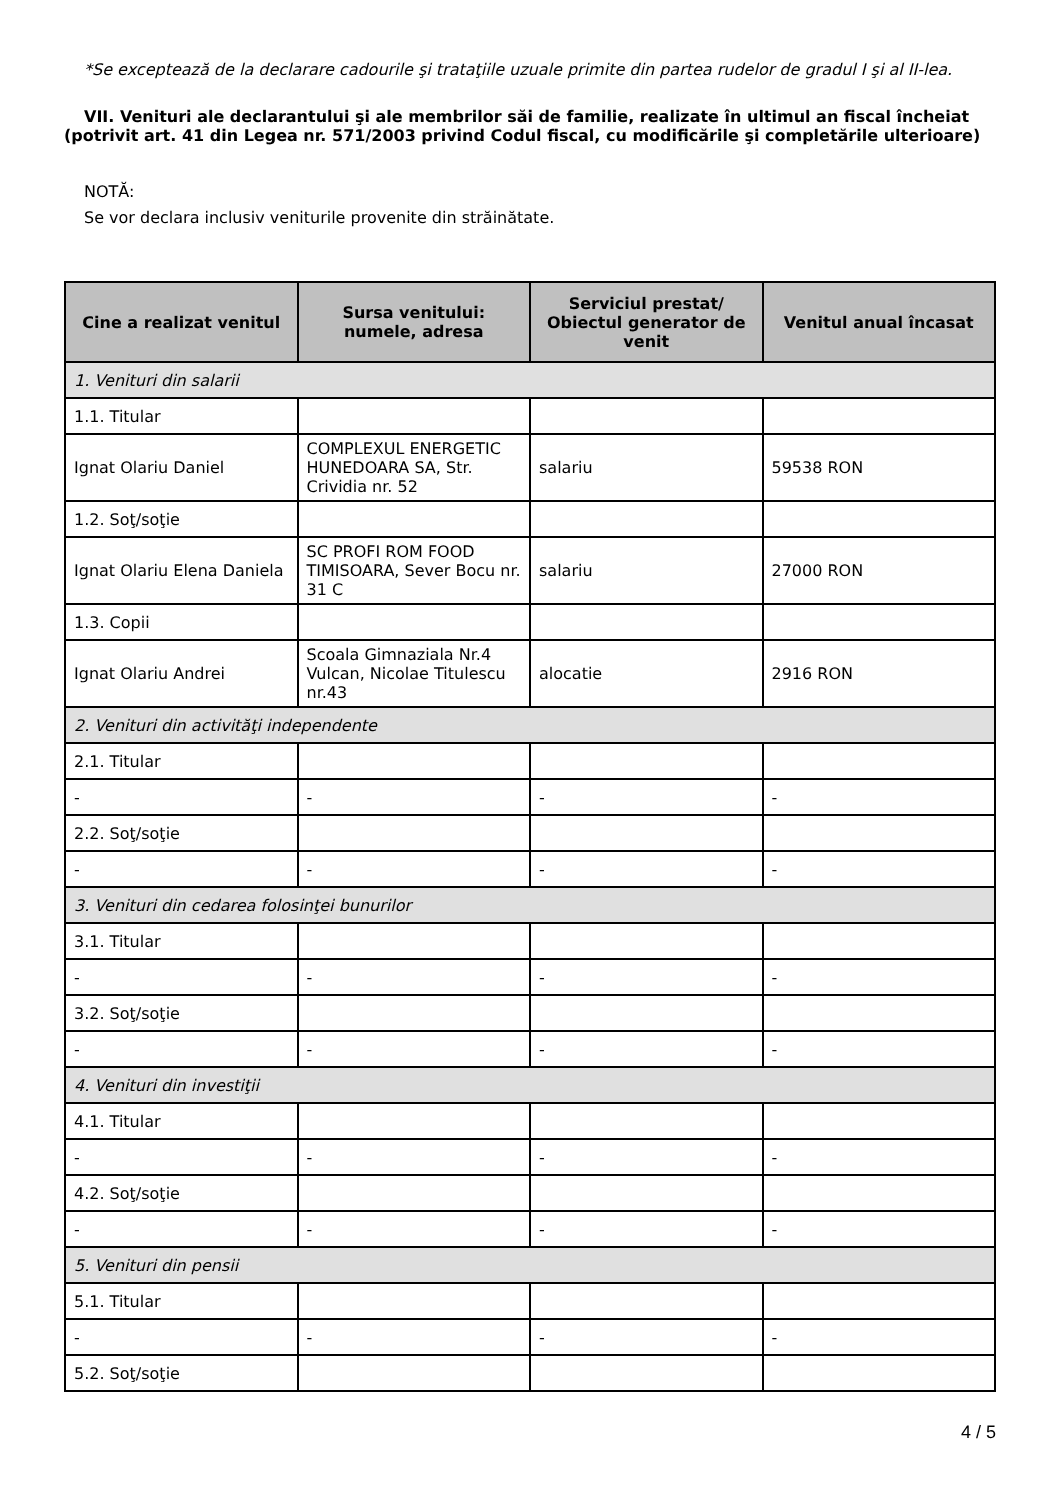*Se exceptează de la declarare cadourile şi trataţiile uzuale primite din partea rudelor de gradul I şi al II-lea.
VII. Venituri ale declarantului şi ale membrilor săi de familie, realizate în ultimul an fiscal încheiat (potrivit art. 41 din Legea nr. 571/2003 privind Codul fiscal, cu modificările şi completările ulterioare)
NOTĂ:
Se vor declara inclusiv veniturile provenite din străinătate.
| Cine a realizat venitul | Sursa venitului: numele, adresa | Serviciul prestat/ Obiectul generator de venit | Venitul anual încasat |
| --- | --- | --- | --- |
| 1. Venituri din salarii | | | |
| 1.1. Titular | | | |
| Ignat Olariu Daniel | COMPLEXUL ENERGETIC HUNEDOARA SA, Str. Crividia nr. 52 | salariu | 59538 RON |
| 1.2. Soţ/soţie | | | |
| Ignat Olariu Elena Daniela | SC PROFI ROM FOOD TIMISOARA, Sever Bocu nr. 31 C | salariu | 27000 RON |
| 1.3. Copii | | | |
| Ignat Olariu Andrei | Scoala Gimnaziala Nr.4 Vulcan, Nicolae Titulescu nr.43 | alocatie | 2916 RON |
| 2. Venituri din activităţi independente | | | |
| 2.1. Titular | | | |
| - | - | - | - |
| 2.2. Soţ/soţie | | | |
| - | - | - | - |
| 3. Venituri din cedarea folosinţei bunurilor | | | |
| 3.1. Titular | | | |
| - | - | - | - |
| 3.2. Soţ/soţie | | | |
| - | - | - | - |
| 4. Venituri din investiţii | | | |
| 4.1. Titular | | | |
| - | - | - | - |
| 4.2. Soţ/soţie | | | |
| - | - | - | - |
| 5. Venituri din pensii | | | |
| 5.1. Titular | | | |
| - | - | - | - |
| 5.2. Soţ/soţie | | | |
4 / 5